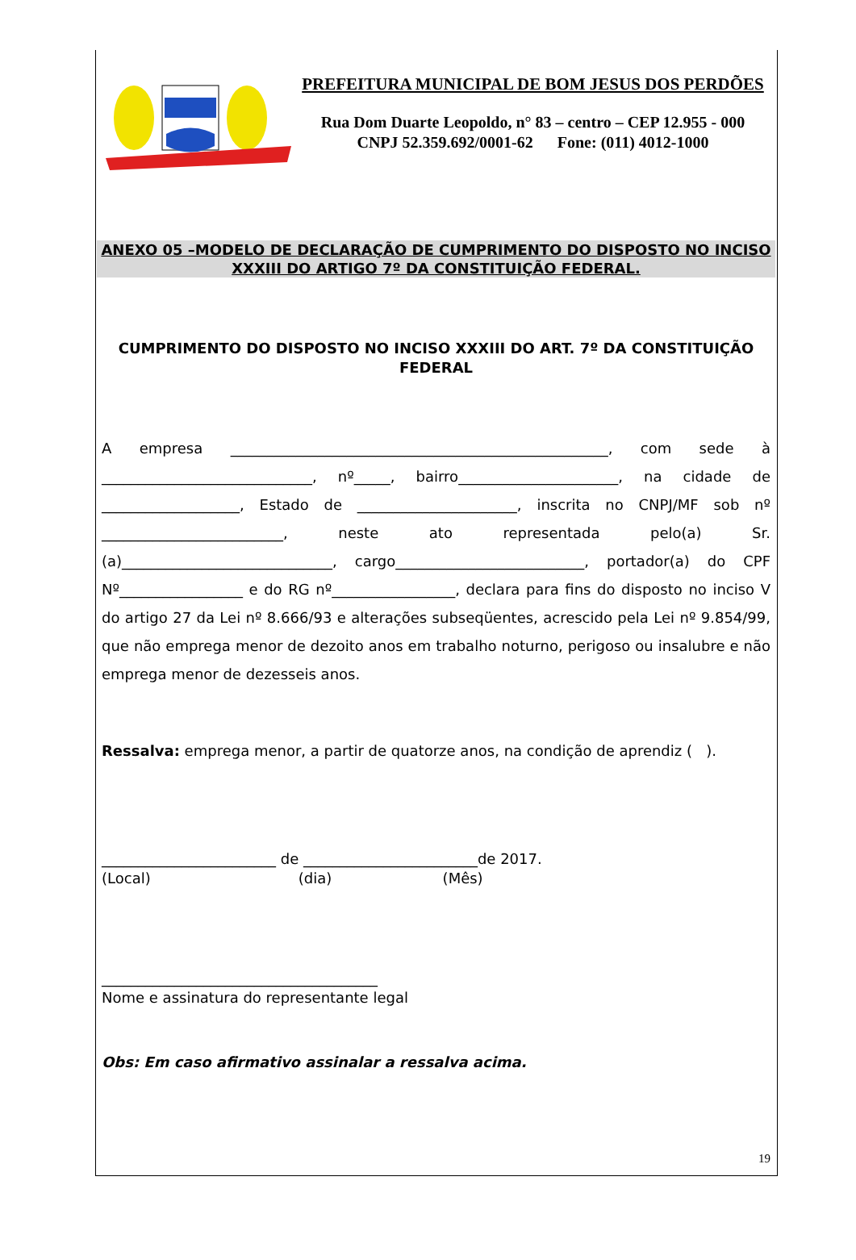PREFEITURA MUNICIPAL DE BOM JESUS DOS PERDÕES
Rua Dom Duarte Leopoldo, n° 83 – centro – CEP 12.955 - 000
CNPJ 52.359.692/0001-62 Fone: (011) 4012-1000
ANEXO 05 –MODELO DE DECLARAÇÃO DE CUMPRIMENTO DO DISPOSTO NO INCISO XXXIII DO ARTIGO 7º DA CONSTITUIÇÃO FEDERAL.
CUMPRIMENTO DO DISPOSTO NO INCISO XXXIII DO ART. 7º DA CONSTITUIÇÃO FEDERAL
A empresa ____________________________________________________, com sede à _____________________________, nº_____, bairro______________________, na cidade de ___________________, Estado de ______________________, inscrita no CNPJ/MF sob nº _________________________, neste ato representada pelo(a) Sr.(a)_____________________________, cargo__________________________, portador(a) do CPF Nº_________________ e do RG nº_________________, declara para fins do disposto no inciso V do artigo 27 da Lei nº 8.666/93 e alterações subseqüentes, acrescido pela Lei nº 9.854/99, que não emprega menor de dezoito anos em trabalho noturno, perigoso ou insalubre e não emprega menor de dezesseis anos.
Ressalva: emprega menor, a partir de quatorze anos, na condição de aprendiz ( ).
________________________ de ________________________de 2017.
(Local) (dia) (Mês)
______________________________________
Nome e assinatura do representante legal
Obs: Em caso afirmativo assinalar a ressalva acima.
19